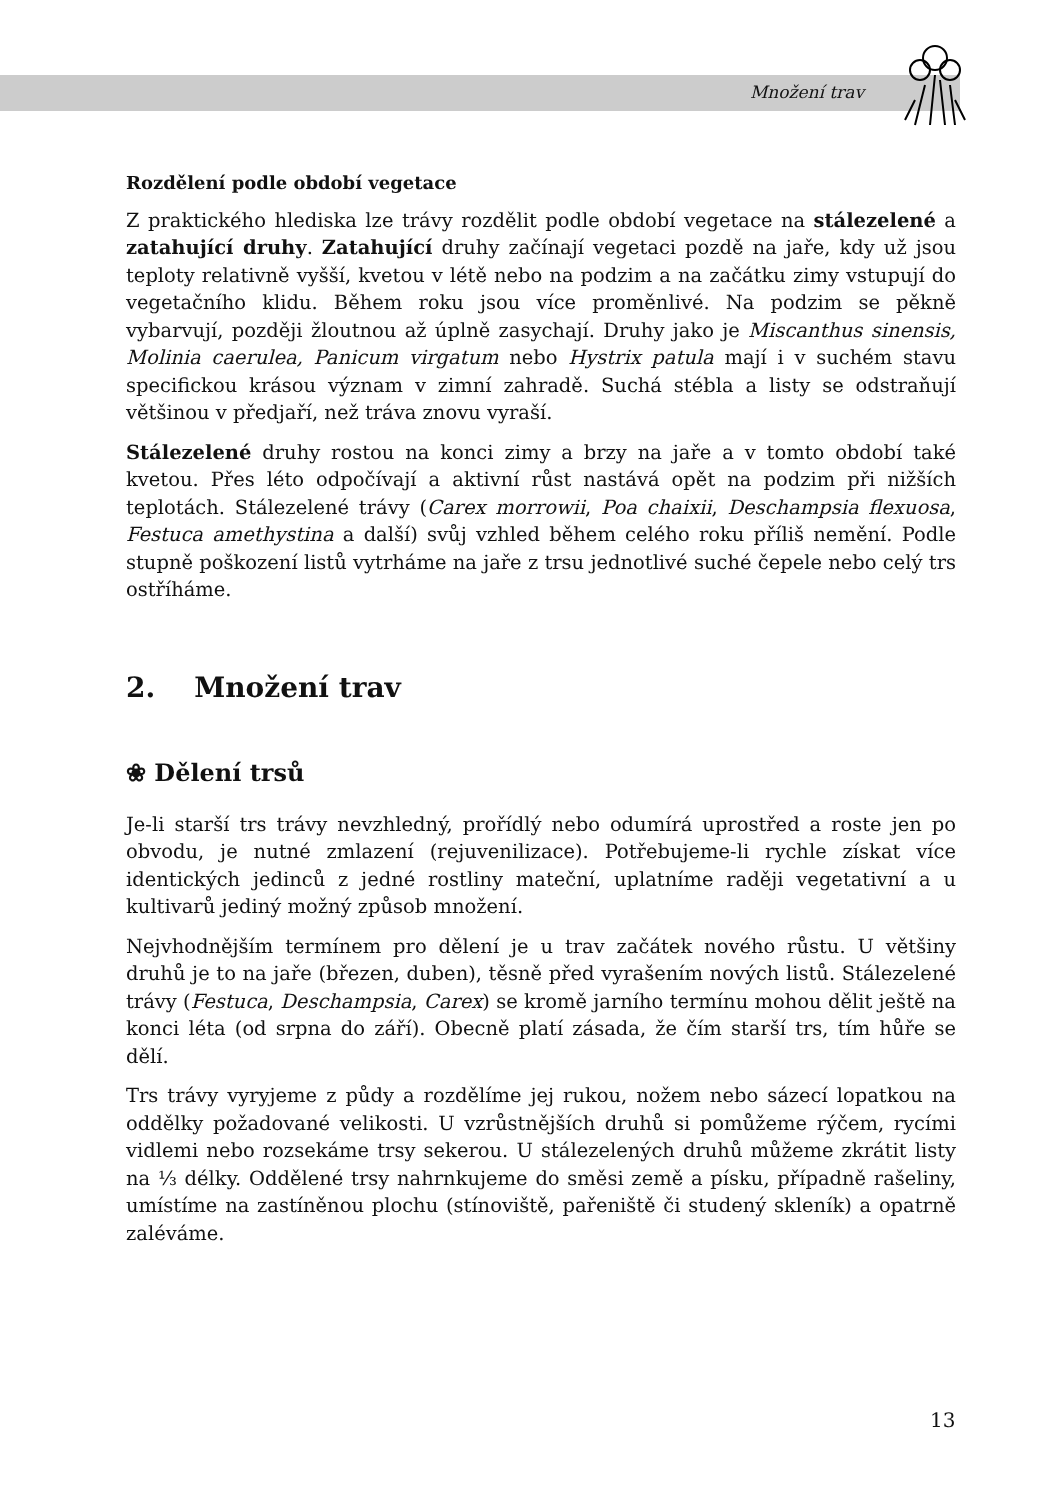Množení trav
Rozdělení podle období vegetace
Z praktického hlediska lze trávy rozdělit podle období vegetace na stálezelené a zatahující druhy. Zatahující druhy začínají vegetaci pozdě na jaře, kdy už jsou teploty relativně vyšší, kvetou v létě nebo na podzim a na začátku zimy vstupují do vegetačního klidu. Během roku jsou více proměnlivé. Na podzim se pěkně vybarvují, později žloutnou až úplně zasychají. Druhy jako je Miscanthus sinensis, Molinia caerulea, Panicum virgatum nebo Hystrix patula mají i v suchém stavu specifickou krásou význam v zimní zahradě. Suchá stébla a listy se odstraňují většinou v předjaří, než tráva znovu vyraší.
Stálezelené druhy rostou na konci zimy a brzy na jaře a v tomto období také kvetou. Přes léto odpočívají a aktivní růst nastává opět na podzim při nižších teplotách. Stálezelené trávy (Carex morrowii, Poa chaixii, Deschampsia flexuosa, Festuca amethystina a další) svůj vzhled během celého roku příliš nemění. Podle stupně poškození listů vytrháme na jaře z trsu jednotlivé suché čepele nebo celý trs ostříháme.
2. Množení trav
❀ Dělení trsů
Je-li starší trs trávy nevzhledný, prořídlý nebo odumírá uprostřed a roste jen po obvodu, je nutné zmlazení (rejuvenilizace). Potřebujeme-li rychle získat více identických jedinců z jedné rostliny mateční, uplatníme raději vegetativní a u kultivarů jediný možný způsob množení.
Nejvhodnějším termínem pro dělení je u trav začátek nového růstu. U většiny druhů je to na jaře (březen, duben), těsně před vyrašením nových listů. Stálezelené trávy (Festuca, Deschampsia, Carex) se kromě jarního termínu mohou dělit ještě na konci léta (od srpna do září). Obecně platí zásada, že čím starší trs, tím hůře se dělí.
Trs trávy vyryjeme z půdy a rozdělíme jej rukou, nožem nebo sázecí lopatkou na oddělky požadované velikosti. U vzrůstnějších druhů si pomůžeme rýčem, rycími vidlemi nebo rozsekáme trsy sekerou. U stálezelených druhů můžeme zkrátit listy na ⅓ délky. Oddělené trsy nahrnkujeme do směsi země a písku, případně rašeliny, umístíme na zastíněnou plochu (stínoviště, pařeniště či studený skleník) a opatrně zaléváme.
13